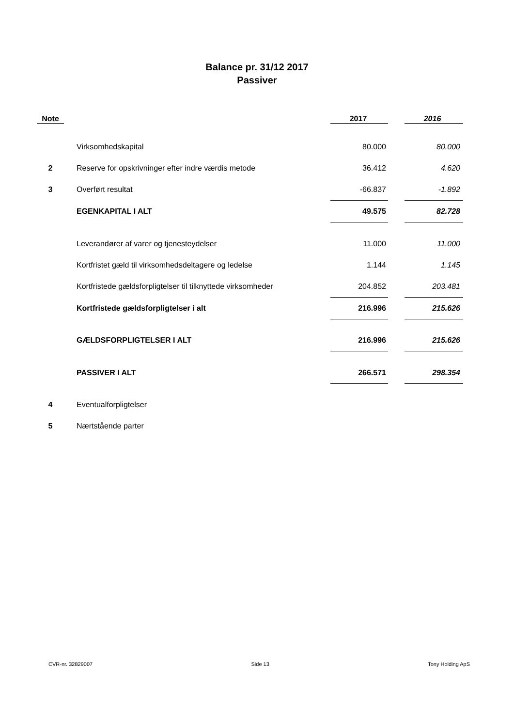Balance pr. 31/12 2017
Passiver
| Note | | 2017 | | 2016 |
| --- | --- | --- | --- | --- |
| | Virksomhedskapital | 80.000 | | 80.000 |
| 2 | Reserve for opskrivninger efter indre værdis metode | 36.412 | | 4.620 |
| 3 | Overført resultat | -66.837 | | -1.892 |
| | EGENKAPITAL I ALT | 49.575 | | 82.728 |
| | Leverandører af varer og tjenesteydelser | 11.000 | | 11.000 |
| | Kortfristet gæld til virksomhedsdeltagere og ledelse | 1.144 | | 1.145 |
| | Kortfristede gældsforpligtelser til tilknyttede virksomheder | 204.852 | | 203.481 |
| | Kortfristede gældsforpligtelser i alt | 216.996 | | 215.626 |
| | GÆLDSFORPLIGTELSER I ALT | 216.996 | | 215.626 |
| | PASSIVER I ALT | 266.571 | | 298.354 |
| 4 | Eventualforpligtelser | | | |
| 5 | Nærtstående parter | | | |
CVR-nr. 32829007 Side 13 Tony Holding ApS